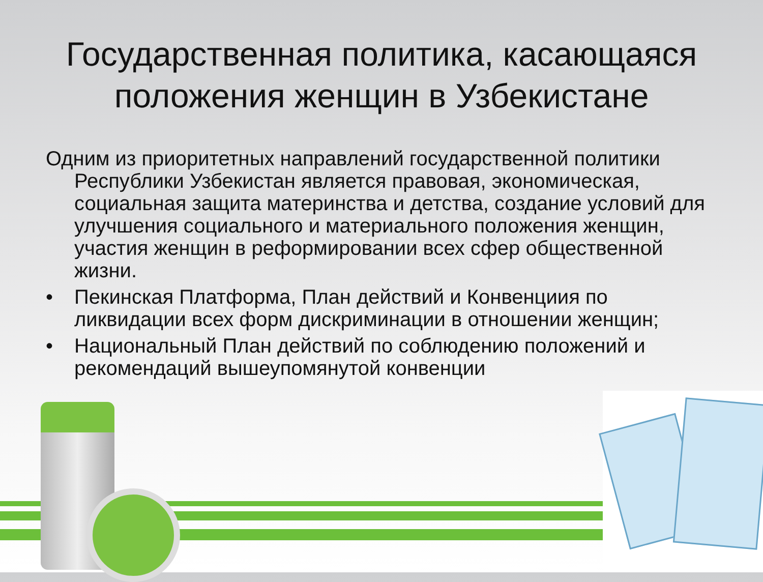Государственная политика, касающаяся положения женщин в Узбекистане
Одним из приоритетных направлений государственной политики Республики Узбекистан является правовая, экономическая, социальная защита материнства и детства, создание условий для улучшения социального и материального положения женщин, участия женщин в реформировании всех сфер общественной жизни.
• Пекинская Платформа, План действий и Конвенциия по ликвидации всех форм дискриминации в отношении женщин;
• Национальный План действий по соблюдению положений и рекомендаций вышеупомянутой конвенции